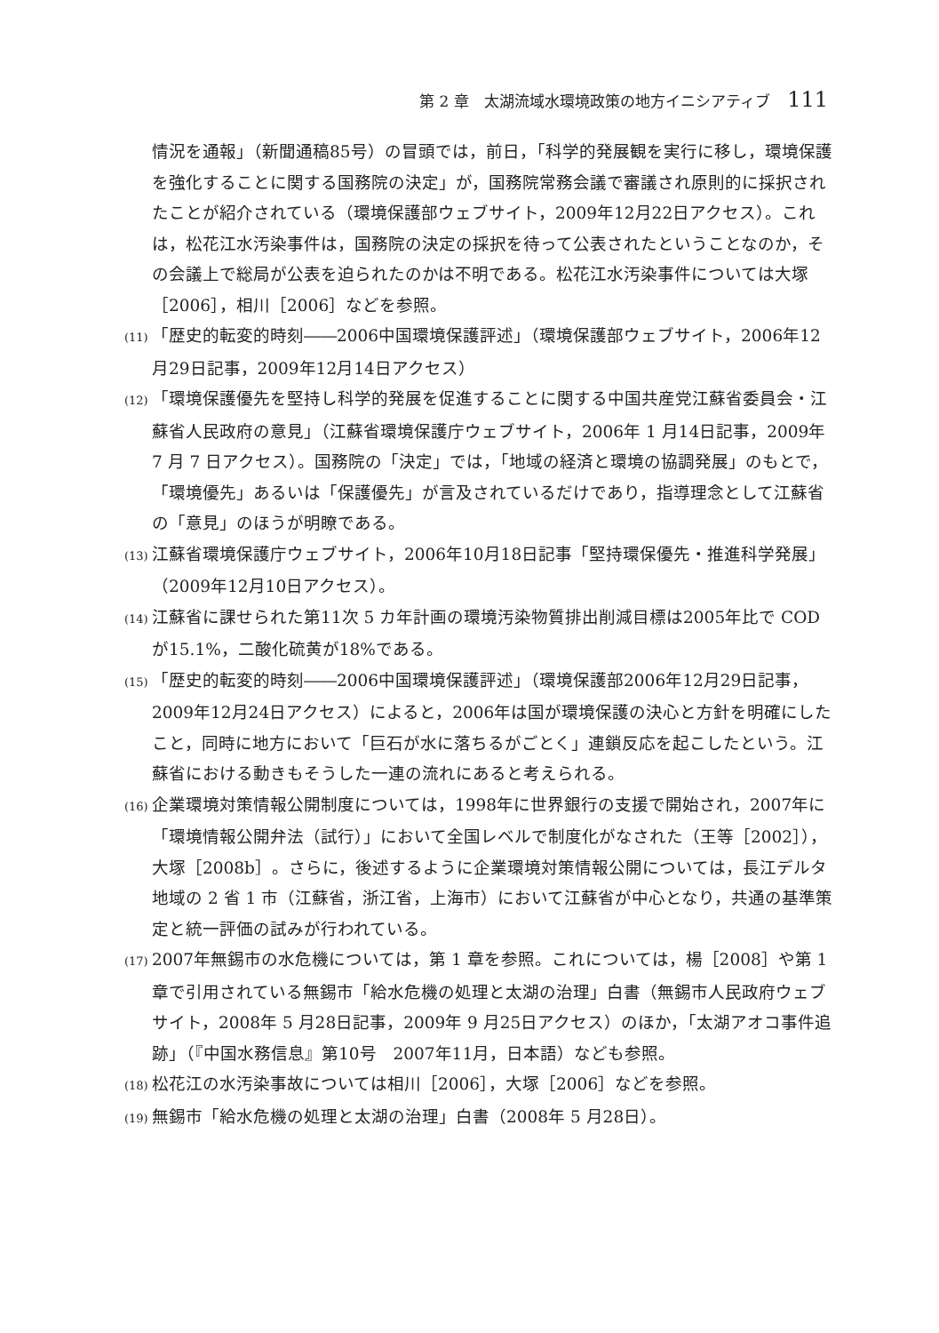第 2 章　太湖流域水環境政策の地方イニシアティブ 111
情況を通報」（新聞通稿85号）の冒頭では，前日，「科学的発展観を実行に移し，環境保護を強化することに関する国務院の決定」が，国務院常務会議で審議され原則的に採択されたことが紹介されている（環境保護部ウェブサイト，2009年12月22日アクセス）。これは，松花江水汚染事件は，国務院の決定の採択を待って公表されたということなのか，その会議上で総局が公表を迫られたのかは不明である。松花江水汚染事件については大塚［2006］，相川［2006］などを参照。
(11) 「歴史的転変的時刻――2006中国環境保護評述」（環境保護部ウェブサイト，2006年12月29日記事，2009年12月14日アクセス）
(12) 「環境保護優先を堅持し科学的発展を促進することに関する中国共産党江蘇省委員会・江蘇省人民政府の意見」（江蘇省環境保護庁ウェブサイト，2006年 1 月14日記事，2009年 7 月 7 日アクセス）。国務院の「決定」では，「地域の経済と環境の協調発展」のもとで，「環境優先」あるいは「保護優先」が言及されているだけであり，指導理念として江蘇省の「意見」のほうが明瞭である。
(13) 江蘇省環境保護庁ウェブサイト，2006年10月18日記事「堅持環保優先・推進科学発展」（2009年12月10日アクセス）。
(14) 江蘇省に課せられた第11次 5 カ年計画の環境汚染物質排出削減目標は2005年比で COD が15.1%，二酸化硫黄が18%である。
(15) 「歴史的転変的時刻――2006中国環境保護評述」（環境保護部2006年12月29日記事，2009年12月24日アクセス）によると，2006年は国が環境保護の決心と方針を明確にしたこと，同時に地方において「巨石が水に落ちるがごとく」連鎖反応を起こしたという。江蘇省における動きもそうした一連の流れにあると考えられる。
(16) 企業環境対策情報公開制度については，1998年に世界銀行の支援で開始され，2007年に「環境情報公開弁法（試行）」において全国レベルで制度化がなされた（王等［2002］），大塚［2008b］。さらに，後述するように企業環境対策情報公開については，長江デルタ地域の 2 省 1 市（江蘇省，浙江省，上海市）において江蘇省が中心となり，共通の基準策定と統一評価の試みが行われている。
(17) 2007年無錫市の水危機については，第 1 章を参照。これについては，楊［2008］や第 1 章で引用されている無錫市「給水危機の処理と太湖の治理」白書（無錫市人民政府ウェブサイト，2008年 5 月28日記事，2009年 9 月25日アクセス）のほか，「太湖アオコ事件追跡」（『中国水務信息』第10号　2007年11月，日本語）なども参照。
(18) 松花江の水汚染事故については相川［2006］，大塚［2006］などを参照。
(19) 無錫市「給水危機の処理と太湖の治理」白書（2008年 5 月28日）。